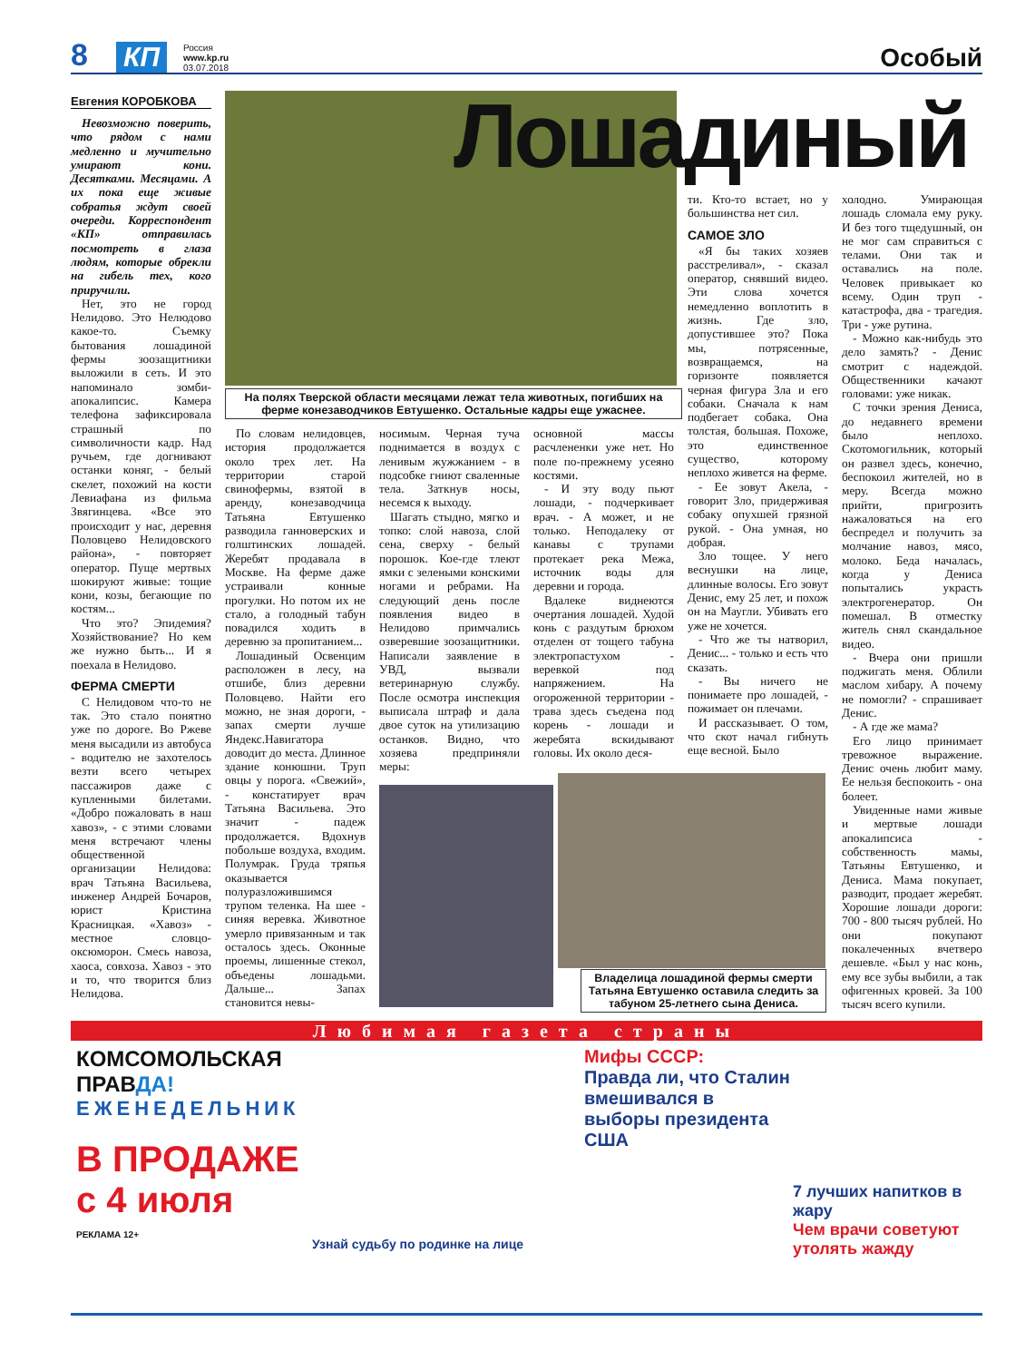8 КП Россия
www.kp.ru
03.07.2018 Особый
Лошадиный
На полях Тверской области месяцами лежат тела животных, погибших на ферме конезаводчиков Евтушенко. Остальные кадры еще ужаснее.
Евгения КОРОБКОВА
Невозможно поверить, что рядом с нами медленно и мучительно умирают кони. Десятками. Месяцами. А их пока еще живые собратья ждут своей очереди. Корреспондент «КП» отправилась посмотреть в глаза людям, которые обрекли на гибель тех, кого приручили.
Нет, это не город Нелидово. Это Нелюдово какое-то. Съемку бытования лошадиной фермы зоозащитники выложили в сеть. И это напоминало зомби-апокалипсис. Камера телефона зафиксировала страшный по символичности кадр. Над ручьем, где догнивают останки коняг, - белый скелет, похожий на кости Левиафана из фильма Звягинцева. «Все это происходит у нас, деревня Половцево Нелидовского района», - повторяет оператор. Пуще мертвых шокируют живые: тощие кони, козы, бегающие по костям...
Что это? Эпидемия? Хозяйствование? Но кем же нужно быть... И я поехала в Нелидово.
ФЕРМА СМЕРТИ
С Нелидовом что-то не так. Это стало понятно уже по дороге. Во Ржеве меня высадили из автобуса - водителю не захотелось везти всего четырех пассажиров даже с купленными билетами. «Добро пожаловать в наш хавоз», - с этими словами меня встречают члены общественной организации Нелидова: врач Татьяна Васильева, инженер Андрей Бочаров, юрист Кристина Красницкая. «Хавоз» - местное словцо-оксюморон. Смесь навоза, хаоса, совхоза. Хавоз - это и то, что творится близ Нелидова.
По словам нелидовцев, история продолжается около трех лет. На территории старой свинофермы, взятой в аренду, конезаводчица Татьяна Евтушенко разводила ганноверских и голштинских лошадей. Жеребят продавала в Москве. На ферме даже устраивали конные прогулки. Но потом их не стало, а голодный табун повадился ходить в деревню за пропитанием...
Лошадиный Освенцим расположен в лесу, на отшибе, близ деревни Половцево. Найти его можно, не зная дороги, - запах смерти лучше Яндекс.Навигатора доводит до места. Длинное здание конюшни. Труп овцы у порога. «Свежий», - констатирует врач Татьяна Васильева. Это значит - падеж продолжается. Вдохнув побольше воздуха, входим. Полумрак. Груда тряпья оказывается полуразложившимся трупом теленка. На шее - синяя веревка. Животное умерло привязанным и так осталось здесь. Оконные проемы, лишенные стекол, объедены лошадьми. Дальше... Запах становится невы-
носимым. Черная туча поднимается в воздух с ленивым жужжанием - в подсобке гниют сваленные тела. Заткнув носы, несемся к выходу.
Шагать стыдно, мягко и топко: слой навоза, слой сена, сверху - белый порошок. Кое-где тлеют ямки с зелеными конскими ногами и ребрами. На следующий день после появления видео в Нелидово примчались озверевшие зоозащитники. Написали заявление в УВД, вызвали ветеринарную службу. После осмотра инспекция выписала штраф и дала двое суток на утилизацию останков. Видно, что хозяева предприняли меры:
основной массы расчлененки уже нет. Но поле по-прежнему усеяно костями.
- И эту воду пьют лошади, - подчеркивает врач. - А может, и не только. Неподалеку от канавы с трупами протекает река Межа, источник воды для деревни и города.
Вдалеке виднеются очертания лошадей. Худой конь с раздутым брюхом отделен от тощего табуна электропастухом - веревкой под напряжением. На огороженной территории - трава здесь съедена под корень - лошади и жеребята вскидывают головы. Их около деся-
ти. Кто-то встает, но у большинства нет сил.
САМОЕ ЗЛО
«Я бы таких хозяев расстреливал», - сказал оператор, снявший видео. Эти слова хочется немедленно воплотить в жизнь. Где зло, допустившее это? Пока мы, потрясенные, возвращаемся, на горизонте появляется черная фигура Зла и его собаки. Сначала к нам подбегает собака. Она толстая, большая. Похоже, это единственное существо, которому неплохо живется на ферме.
- Ее зовут Акела, - говорит Зло, придерживая собаку опухшей грязной рукой. - Она умная, но добрая.
Зло тощее. У него веснушки на лице, длинные волосы. Его зовут Денис, ему 25 лет, и похож он на Маугли. Убивать его уже не хочется.
- Что же ты натворил, Денис... - только и есть что сказать.
- Вы ничего не понимаете про лошадей, - пожимает он плечами.
И рассказывает. О том, что скот начал гибнуть еще весной. Было
холодно. Умирающая лошадь сломала ему руку. И без того тщедушный, он не мог сам справиться с телами. Они так и оставались на поле. Человек привыкает ко всему. Один труп - катастрофа, два - трагедия. Три - уже рутина.
- Можно как-нибудь это дело замять? - Денис смотрит с надеждой. Общественники качают головами: уже никак.
С точки зрения Дениса, до недавнего времени было неплохо. Скотомогильник, который он развел здесь, конечно, беспокоил жителей, но в меру. Всегда можно прийти, пригрозить нажаловаться на его беспредел и получить за молчание навоз, мясо, молоко. Беда началась, когда у Дениса попытались украсть электрогенератор. Он помешал. В отместку житель снял скандальное видео.
- Вчера они пришли поджигать меня. Облили маслом хибару. А почему не помогли? - спрашивает Денис.
- А где же мама?
Его лицо принимает тревожное выражение. Денис очень любит маму. Ее нельзя беспокоить - она болеет.
Увиденные нами живые и мертвые лошади апокалипсиса - собственность мамы, Татьяны Евтушенко, и Дениса. Мама покупает, разводит, продает жеребят. Хорошие лошади дороги: 700 - 800 тысяч рублей. Но они покупают покалеченных вчетверо дешевле. «Был у нас конь, ему все зубы выбили, а так офигенных кровей. За 100 тысяч всего купили.
Владелица лошадиной фермы смерти Татьяна Евтушенко оставила следить за табуном 25-летнего сына Дениса.
Любимая газета страны
КОМСОМОЛЬСКАЯ ПРАВДА!
ЕЖЕНЕДЕЛЬНИК
В ПРОДАЖЕ
с 4 июля
РЕКЛАМА 12+
Узнай судьбу по родинке на лице
Мифы СССР:
Правда ли, что Сталин вмешивался в выборы президента США
7 лучших напитков в жару
Чем врачи советуют утолять жажду